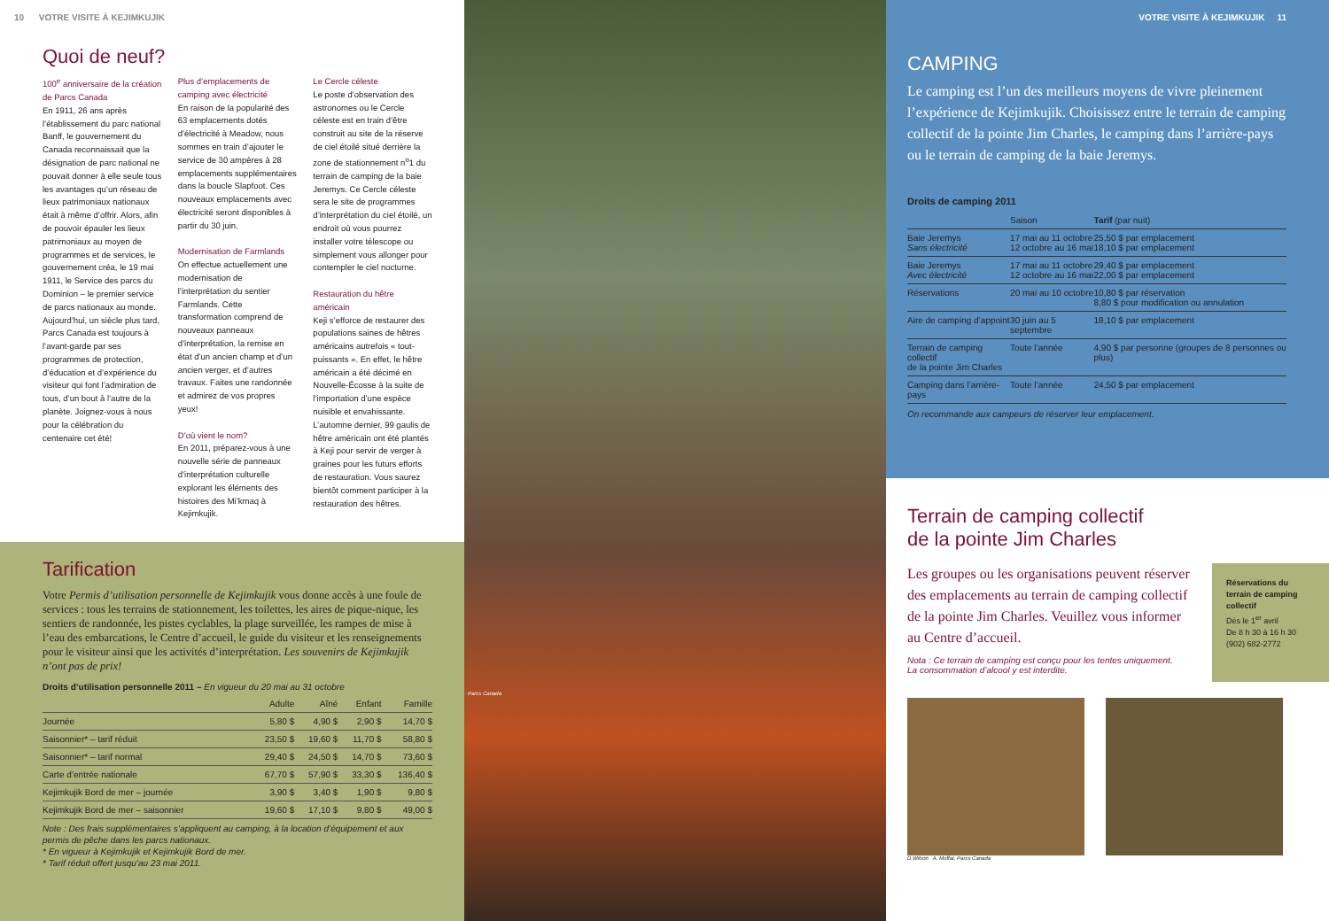10 VOTRE VISITE À KEJIMKUJIK
Quoi de neuf?
100<sup>e</sup> anniversaire de la création de Parcs Canada
En 1911, 26 ans après l’établissement du parc national Banff, le gouvernement du Canada reconnaissait que la désignation de parc national ne pouvait donner à elle seule tous les avantages qu’un réseau de lieux patrimoniaux nationaux était à même d’offrir. Alors, afin de pouvoir épauler les lieux patrimoniaux au moyen de programmes et de services, le gouvernement créa, le 19 mai 1911, le Service des parcs du Dominion – le premier service de parcs nationaux au monde. Aujourd’hui, un siècle plus tard, Parcs Canada est toujours à l’avant-garde par ses programmes de protection, d’éducation et d’expérience du visiteur qui font l’admiration de tous, d’un bout à l’autre de la planète. Joignez-vous à nous pour la célébration du centenaire cet été!
Plus d’emplacements de camping avec électricité
En raison de la popularité des 63 emplacements dotés d’électricité à Meadow, nous sommes en train d’ajouter le service de 30 ampères à 28 emplacements supplémentaires dans la boucle Slapfoot. Ces nouveaux emplacements avec électricité seront disponibles à partir du 30 juin.
Modernisation de Farmlands
On effectue actuellement une modernisation de l’interprétation du sentier Farmlands. Cette transformation comprend de nouveaux panneaux d’interprétation, la remise en état d’un ancien champ et d’un ancien verger, et d’autres travaux. Faites une randonnée et admirez de vos propres yeux!
D’où vient le nom?
En 2011, préparez-vous à une nouvelle série de panneaux d’interprétation culturelle explorant les éléments des histoires des Mi’kmaq à Kejimkujik.
Le Cercle céleste
Le poste d’observation des astronomes ou le Cercle céleste est en train d’être construit au site de la réserve de ciel étoilé situé derrière la zone de stationnement n<sup>o</sup>1 du terrain de camping de la baie Jeremys. Ce Cercle céleste sera le site de programmes d’interprétation du ciel étoilé, un endroit où vous pourrez installer votre télescope ou simplement vous allonger pour contempler le ciel nocturne.
Restauration du hêtre américain
Keji s’efforce de restaurer des populations saines de hêtres américains autrefois « tout-puissants ». En effet, le hêtre américain a été décimé en Nouvelle-Écosse à la suite de l’importation d’une espèce nuisible et envahissante. L’automne dernier, 99 gaulis de hêtre américain ont été plantés à Keji pour servir de verger à graines pour les futurs efforts de restauration. Vous saurez bientôt comment participer à la restauration des hêtres.
Tarification
Votre Permis d’utilisation personnelle de Kejimkujik vous donne accès à une foule de services : tous les terrains de stationnement, les toilettes, les aires de pique-nique, les sentiers de randonnée, les pistes cyclables, la plage surveillée, les rampes de mise à l’eau des embarcations, le Centre d’accueil, le guide du visiteur et les renseignements pour le visiteur ainsi que les activités d’interprétation. Les souvenirs de Kejimkujik n’ont pas de prix!
Droits d’utilisation personnelle 2011 – En vigueur du 20 mai au 31 octobre
| | Adulte | Aîné | Enfant | Famille |
| --- | --- | --- | --- | --- |
| Journée | 5,80 $ | 4,90 $ | 2,90 $ | 14,70 $ |
| Saisonnier* – tarif réduit | 23,50 $ | 19,60 $ | 11,70 $ | 58,80 $ |
| Saisonnier* – tarif normal | 29,40 $ | 24,50 $ | 14,70 $ | 73,60 $ |
| Carte d’entrée nationale | 67,70 $ | 57,90 $ | 33,30 $ | 136,40 $ |
| Kejimkujik Bord de mer – journée | 3,90 $ | 3,40 $ | 1,90 $ | 9,80 $ |
| Kejimkujik Bord de mer – saisonnier | 19,60 $ | 17,10 $ | 9,80 $ | 49,00 $ |
Note : Des frais supplémentaires s’appliquent au camping, à la location d’équipement et aux permis de pêche dans les parcs nationaux.
* En vigueur à Kejimkujik et Kejimkujik Bord de mer.
* Tarif réduit offert jusqu’au 23 mai 2011.
Parcs Canada
VOTRE VISITE À KEJIMKUJIK 11
CAMPING
Le camping est l’un des meilleurs moyens de vivre pleinement l’expérience de Kejimkujik. Choisissez entre le terrain de camping collectif de la pointe Jim Charles, le camping dans l’arrière-pays ou le terrain de camping de la baie Jeremys.
Droits de camping 2011
| | Saison | Tarif (par nuit) |
| --- | --- | --- |
| Baie Jeremys Sans électricité | 17 mai au 11 octobre 12 octobre au 16 mai | 25,50 $ par emplacement 18,10 $ par emplacement |
| Baie Jeremys Avec électricité | 17 mai au 11 octobre 12 octobre au 16 mai | 29,40 $ par emplacement 22,00 $ par emplacement |
| Réservations | 20 mai au 10 octobre | 10,80 $ par réservation 8,80 $ pour modification ou annulation |
| Aire de camping d’appoint | 30 juin au 5 septembre | 18,10 $ par emplacement |
| Terrain de camping collectif de la pointe Jim Charles | Toute l’année | 4,90 $ par personne (groupes de 8 personnes ou plus) |
| Camping dans l’arrière-pays | Toute l’année | 24,50 $ par emplacement |
On recommande aux campeurs de réserver leur emplacement.
Terrain de camping collectif
de la pointe Jim Charles
Les groupes ou les organisations peuvent réserver des emplacements au terrain de camping collectif de la pointe Jim Charles. Veuillez vous informer au Centre d’accueil.
Nota : Ce terrain de camping est conçu pour les tentes uniquement.
La consommation d’alcool y est interdite.
Réservations du terrain de camping collectif
Dès le 1<sup>er</sup> avril
De 8 h 30 à 16 h 30
(902) 682-2772
D.Wilson A. Moffat, Parcs Canada